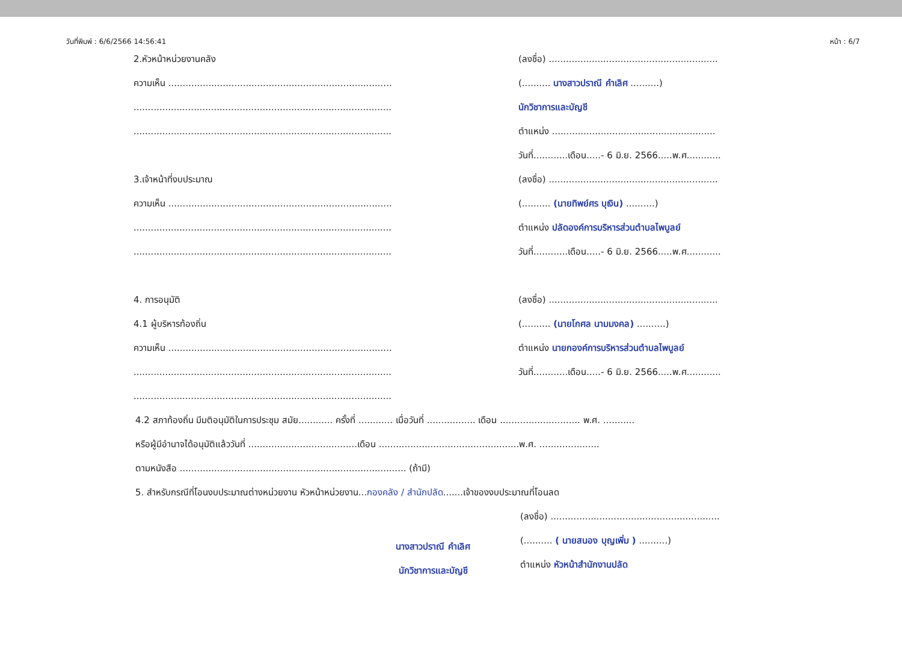วันที่พิมพ์ : 6/6/2566 14:56:41 หน้า : 6/7
2.หัวหน้าหน่วยงานคลัง
ความเห็น ..............................................................................
..........................................................................................
..........................................................................................
3.เจ้าหน้าที่งบประมาณ
ความเห็น ..............................................................................
..........................................................................................
..........................................................................................
4. การอนุมัติ
4.1 ผู้บริหารท้องถิ่น
ความเห็น ..............................................................................
..........................................................................................
..........................................................................................
(ลงชื่อ) ...........................................................
(.......... นางสาวปราณี คำเลิศ ..........)
นักวิชาการและบัญชี
ตำแหน่ง .........................................................
วันที่............เดือน.....- 6 มิ.ย. 2566.....พ.ศ............
(ลงชื่อ) ...........................................................
(.......... (นายทิพย์ศร บุเงิน) ..........)
ตำแหน่ง ปลัดองค์การบริหารส่วนตำบลไพบูลย์
วันที่............เดือน.....- 6 มิ.ย. 2566.....พ.ศ............
(ลงชื่อ) ...........................................................
(.......... (นายโกศล นามมงคล) ..........)
ตำแหน่ง นายกองค์การบริหารส่วนตำบลไพบูลย์
วันที่............เดือน.....- 6 มิ.ย. 2566.....พ.ศ............
4.2 สภาท้องถิ่น มีมติอนุมัติในการประชุม สมัย............ ครั้งที่ ............ เมื่อวันที่ ................. เดือน ............................ พ.ศ. ...........
หรือผู้มีอำนาจได้อนุมัติแล้ววันที่ ......................................เดือน .................................................พ.ศ. .....................
ตามหนังสือ ............................................................................... (ถ้ามี)
5. สำหรับกรณีที่โอนงบประมาณต่างหน่วยงาน หัวหน้าหน่วยงาน...กองคลัง / สำนักปลัด.......เจ้าของงบประมาณที่โอนลด
นางสาวปราณี คำเลิศ
นักวิชาการและบัญชี
(ลงชื่อ) ...........................................................
(.......... ( นายสนอง บุญเพิ่ม ) ..........)
ตำแหน่ง หัวหน้าสำนักงานปลัด